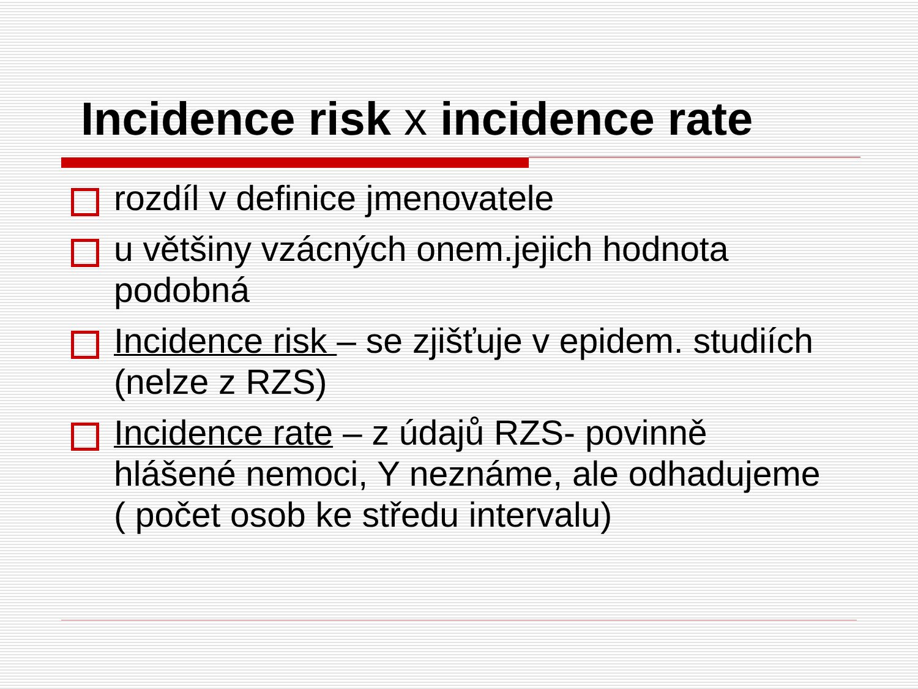Incidence risk x incidence rate
rozdíl v definice jmenovatele
u většiny vzácných onem.jejich hodnota podobná
Incidence risk – se zjišťuje v epidem. studiích (nelze z RZS)
Incidence rate – z údajů RZS- povinně hlášené nemoci, Y neznáme, ale odhadujeme ( počet osob ke středu intervalu)